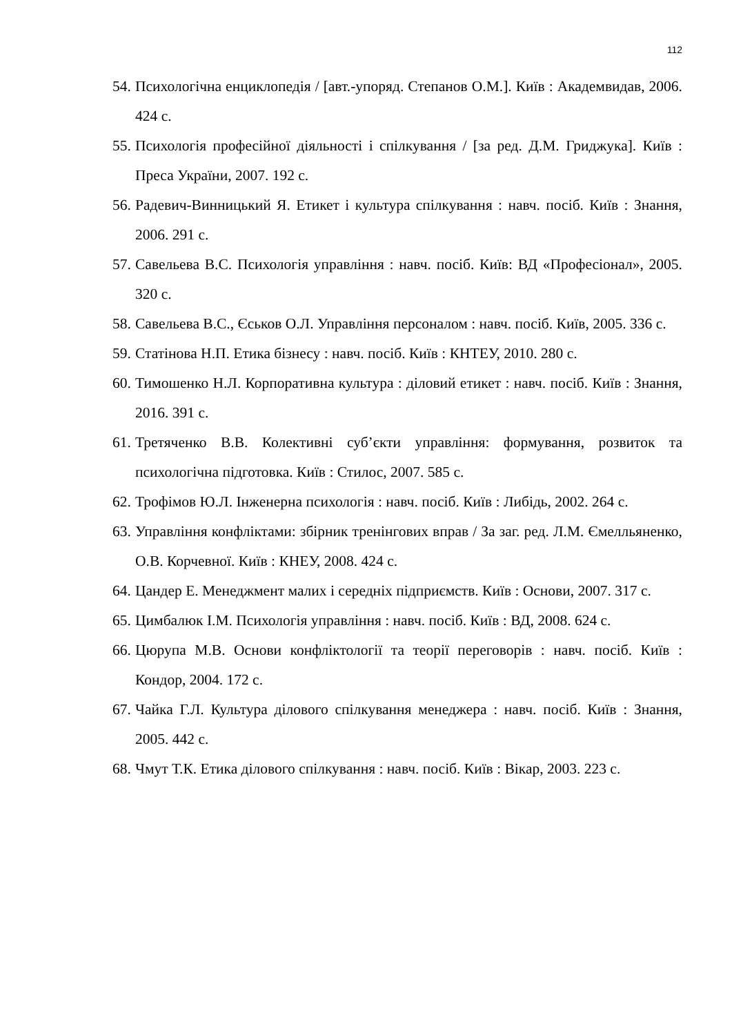112
54. Психологічна енциклопедія / [авт.-упоряд. Степанов О.М.]. Київ : Академвидав, 2006. 424 с.
55. Психологія професійної діяльності і спілкування / [за ред. Д.М. Гриджука]. Київ : Преса України, 2007. 192 с.
56. Радевич-Винницький Я. Етикет і культура спілкування : навч. посіб. Київ : Знання, 2006. 291 с.
57. Савельева В.С. Психологія управління : навч. посіб. Київ: ВД «Професіонал», 2005. 320 с.
58. Савельева В.С., Єськов О.Л. Управління персоналом : навч. посіб. Київ, 2005. 336 с.
59. Статінова Н.П. Етика бізнесу : навч. посіб. Київ : КНТЕУ, 2010. 280 с.
60. Тимошенко Н.Л. Корпоративна культура : діловий етикет : навч. посіб. Київ : Знання, 2016. 391 с.
61. Третяченко В.В. Колективні суб’єкти управління: формування, розвиток та психологічна підготовка. Київ : Стилос, 2007. 585 с.
62. Трофімов Ю.Л. Інженерна психологія : навч. посіб. Київ : Либідь, 2002. 264 с.
63. Управління конфліктами: збірник тренінгових вправ / За заг. ред. Л.М. Ємелльяненко, О.В. Корчевної. Київ : КНЕУ, 2008. 424 с.
64. Цандер Е. Менеджмент малих і середніх підприємств. Київ : Основи, 2007. 317 с.
65. Цимбалюк І.М. Психологія управління : навч. посіб. Київ : ВД, 2008. 624 с.
66. Цюрупа М.В. Основи конфліктології та теорії переговорів : навч. посіб. Київ : Кондор, 2004. 172 с.
67. Чайка Г.Л. Культура ділового спілкування менеджера : навч. посіб. Київ : Знання, 2005. 442 с.
68. Чмут Т.К. Етика ділового спілкування : навч. посіб. Київ : Вікар, 2003. 223 с.